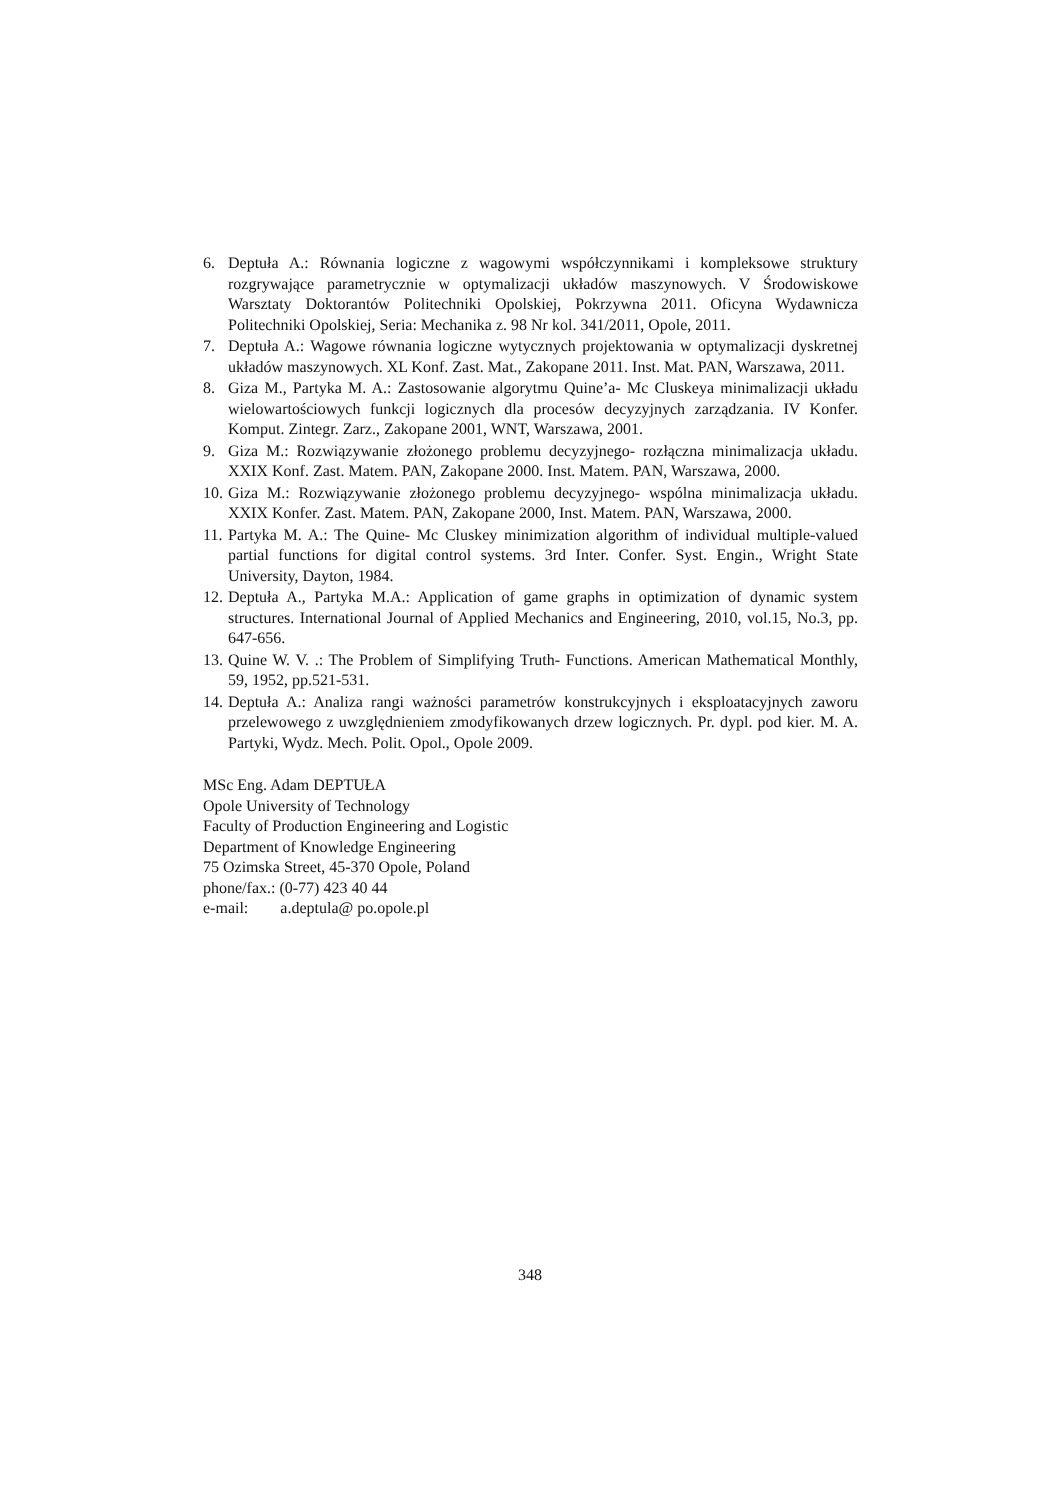6. Deptuła A.: Równania logiczne z wagowymi współczynnikami i kompleksowe struktury rozgrywające parametrycznie w optymalizacji układów maszynowych. V Środowiskowe Warsztaty Doktorantów Politechniki Opolskiej, Pokrzywna 2011. Oficyna Wydawnicza Politechniki Opolskiej, Seria: Mechanika z. 98 Nr kol. 341/2011, Opole, 2011.
7. Deptuła A.: Wagowe równania logiczne wytycznych projektowania w optymalizacji dyskretnej układów maszynowych. XL Konf. Zast. Mat., Zakopane 2011. Inst. Mat. PAN, Warszawa, 2011.
8. Giza M., Partyka M. A.: Zastosowanie algorytmu Quine’a- Mc Cluskeya minimalizacji układu wielowartościowych funkcji logicznych dla procesów decyzyjnych zarządzania. IV Konfer. Komput. Zintegr. Zarz., Zakopane 2001, WNT, Warszawa, 2001.
9. Giza M.: Rozwiązywanie złożonego problemu decyzyjnego- rozłączna minimalizacja układu. XXIX Konf. Zast. Matem. PAN, Zakopane 2000. Inst. Matem. PAN, Warszawa, 2000.
10. Giza M.: Rozwiązywanie złożonego problemu decyzyjnego- wspólna minimalizacja układu. XXIX Konfer. Zast. Matem. PAN, Zakopane 2000, Inst. Matem. PAN, Warszawa, 2000.
11. Partyka M. A.: The Quine- Mc Cluskey minimization algorithm of individual multiple-valued partial functions for digital control systems. 3rd Inter. Confer. Syst. Engin., Wright State University, Dayton, 1984.
12. Deptuła A., Partyka M.A.: Application of game graphs in optimization of dynamic system structures. International Journal of Applied Mechanics and Engineering, 2010, vol.15, No.3, pp. 647-656.
13. Quine W. V. .: The Problem of Simplifying Truth- Functions. American Mathematical Monthly, 59, 1952, pp.521-531.
14. Deptuła A.: Analiza rangi ważności parametrów konstrukcyjnych i eksploatacyjnych zaworu przelewowego z uwzględnieniem zmodyfikowanych drzew logicznych. Pr. dypl. pod kier. M. A. Partyki, Wydz. Mech. Polit. Opol., Opole 2009.
MSc Eng. Adam DEPTUŁA
Opole University of Technology
Faculty of Production Engineering and Logistic
Department of Knowledge Engineering
75 Ozimska Street, 45-370 Opole, Poland
phone/fax.: (0-77) 423 40 44
e-mail: a.deptula@ po.opole.pl
348